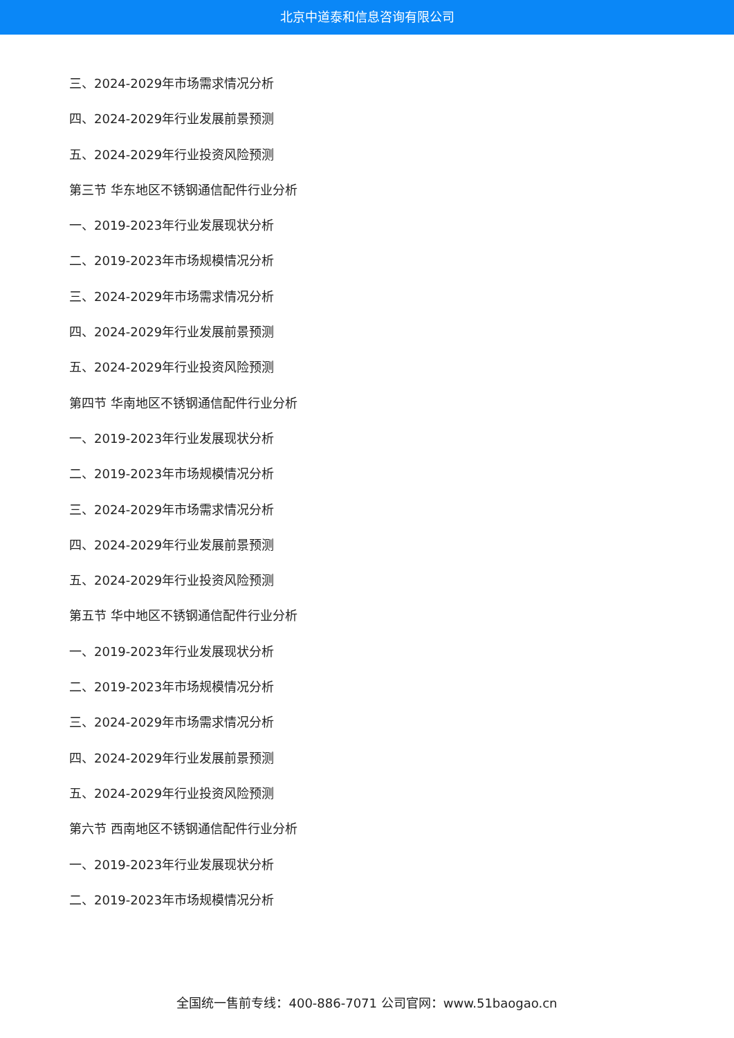北京中道泰和信息咨询有限公司
三、2024-2029年市场需求情况分析
四、2024-2029年行业发展前景预测
五、2024-2029年行业投资风险预测
第三节 华东地区不锈钢通信配件行业分析
一、2019-2023年行业发展现状分析
二、2019-2023年市场规模情况分析
三、2024-2029年市场需求情况分析
四、2024-2029年行业发展前景预测
五、2024-2029年行业投资风险预测
第四节 华南地区不锈钢通信配件行业分析
一、2019-2023年行业发展现状分析
二、2019-2023年市场规模情况分析
三、2024-2029年市场需求情况分析
四、2024-2029年行业发展前景预测
五、2024-2029年行业投资风险预测
第五节 华中地区不锈钢通信配件行业分析
一、2019-2023年行业发展现状分析
二、2019-2023年市场规模情况分析
三、2024-2029年市场需求情况分析
四、2024-2029年行业发展前景预测
五、2024-2029年行业投资风险预测
第六节 西南地区不锈钢通信配件行业分析
一、2019-2023年行业发展现状分析
二、2019-2023年市场规模情况分析
全国统一售前专线：400-886-7071 公司官网：www.51baogao.cn